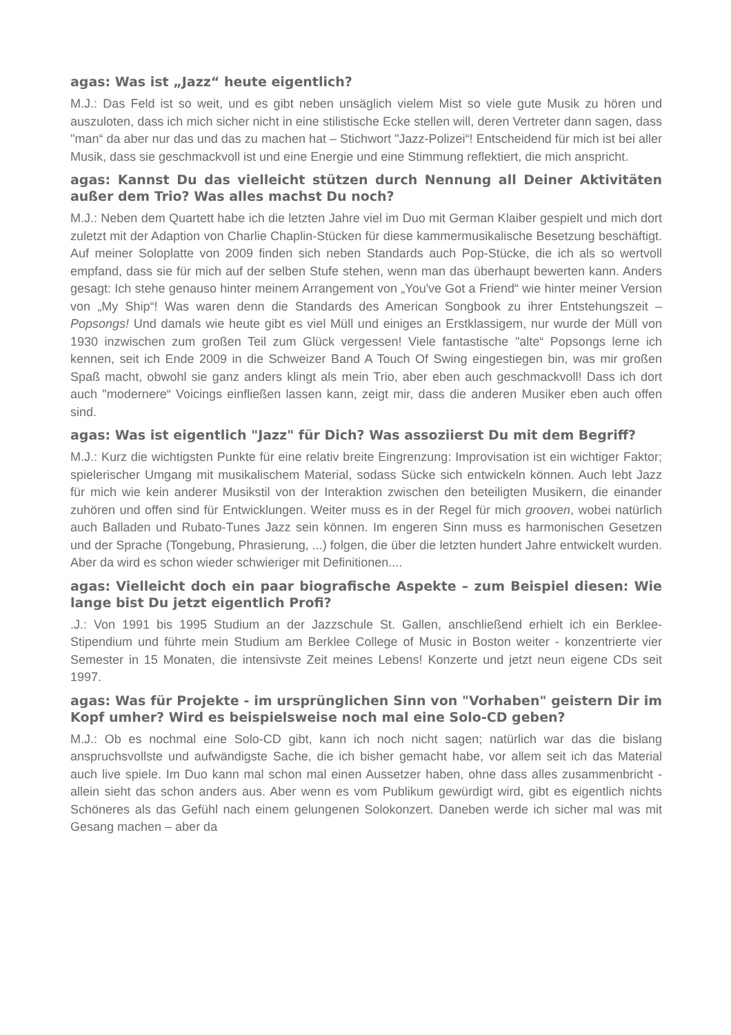agas: Was ist „Jazz“ heute eigentlich?
M.J.: Das Feld ist so weit, und es gibt neben unsäglich vielem Mist so viele gute Musik zu hören und auszuloten, dass ich mich sicher nicht in eine stilistische Ecke stellen will, deren Vertreter dann sagen, dass "man“ da aber nur das und das zu machen hat – Stichwort "Jazz-Polizei“! Entscheidend für mich ist bei aller Musik, dass sie geschmackvoll ist und eine Energie und eine Stimmung reflektiert, die mich anspricht.
agas: Kannst Du das vielleicht stützen durch Nennung all Deiner Aktivitäten außer dem Trio? Was alles machst Du noch?
M.J.: Neben dem Quartett habe ich die letzten Jahre viel im Duo mit German Klaiber gespielt und mich dort zuletzt mit der Adaption von Charlie Chaplin-Stücken für diese kammermusikalische Besetzung beschäftigt. Auf meiner Soloplatte von 2009 finden sich neben Standards auch Pop-Stücke, die ich als so wertvoll empfand, dass sie für mich auf der selben Stufe stehen, wenn man das überhaupt bewerten kann. Anders gesagt: Ich stehe genauso hinter meinem Arrangement von „You've Got a Friend“ wie hinter meiner Version von „My Ship“! Was waren denn die Standards des American Songbook zu ihrer Entstehungszeit – Popsongs! Und damals wie heute gibt es viel Müll und einiges an Erstklassigem, nur wurde der Müll von 1930 inzwischen zum großen Teil zum Glück vergessen! Viele fantastische "alte“ Popsongs lerne ich kennen, seit ich Ende 2009 in die Schweizer Band A Touch Of Swing eingestiegen bin, was mir großen Spaß macht, obwohl sie ganz anders klingt als mein Trio, aber eben auch geschmackvoll! Dass ich dort auch "modernere“ Voicings einfließen lassen kann, zeigt mir, dass die anderen Musiker eben auch offen sind.
agas: Was ist eigentlich "Jazz" für Dich? Was assoziierst Du mit dem Begriff?
M.J.: Kurz die wichtigsten Punkte für eine relativ breite Eingrenzung: Improvisation ist ein wichtiger Faktor; spielerischer Umgang mit musikalischem Material, sodass Sücke sich entwickeln können. Auch lebt Jazz für mich wie kein anderer Musikstil von der Interaktion zwischen den beteiligten Musikern, die einander zuhören und offen sind für Entwicklungen. Weiter muss es in der Regel für mich grooven, wobei natürlich auch Balladen und Rubato-Tunes Jazz sein können. Im engeren Sinn muss es harmonischen Gesetzen und der Sprache (Tongebung, Phrasierung, ...) folgen, die über die letzten hundert Jahre entwickelt wurden. Aber da wird es schon wieder schwieriger mit Definitionen....
agas: Vielleicht doch ein paar biografische Aspekte – zum Beispiel diesen: Wie lange bist Du jetzt eigentlich Profi?
.J.: Von 1991 bis 1995 Studium an der Jazzschule St. Gallen, anschließend erhielt ich ein Berklee-Stipendium und führte mein Studium am Berklee College of Music in Boston weiter - konzentrierte vier Semester in 15 Monaten, die intensivste Zeit meines Lebens! Konzerte und jetzt neun eigene CDs seit 1997.
agas: Was für Projekte - im ursprünglichen Sinn von "Vorhaben" geistern Dir im Kopf umher? Wird es beispielsweise noch mal eine Solo-CD geben?
M.J.: Ob es nochmal eine Solo-CD gibt, kann ich noch nicht sagen; natürlich war das die bislang anspruchsvollste und aufwändigste Sache, die ich bisher gemacht habe, vor allem seit ich das Material auch live spiele. Im Duo kann mal schon mal einen Aussetzer haben, ohne dass alles zusammenbricht - allein sieht das schon anders aus. Aber wenn es vom Publikum gewürdigt wird, gibt es eigentlich nichts Schöneres als das Gefühl nach einem gelungenen Solokonzert. Daneben werde ich sicher mal was mit Gesang machen – aber da